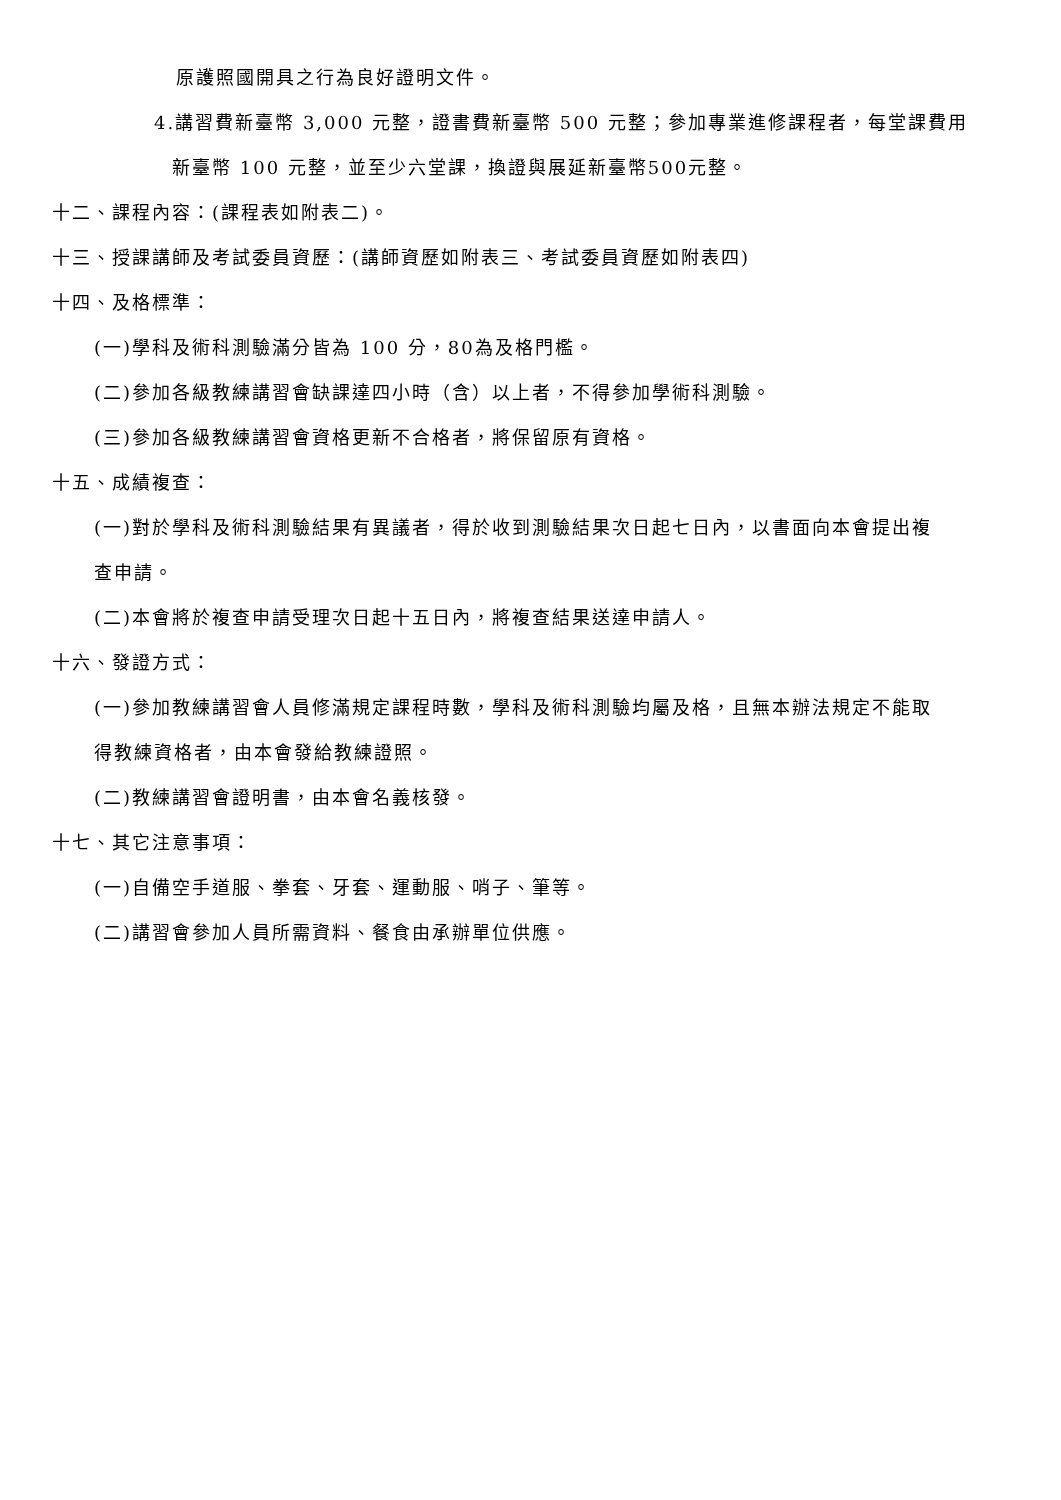原護照國開具之行為良好證明文件。
4.講習費新臺幣 3,000 元整，證書費新臺幣 500 元整；參加專業進修課程者，每堂課費用
新臺幣 100 元整，並至少六堂課，換證與展延新臺幣500元整。
十二、課程內容：(課程表如附表二)。
十三、授課講師及考試委員資歷：(講師資歷如附表三、考試委員資歷如附表四)
十四、及格標準：
(一)學科及術科測驗滿分皆為 100 分，80為及格門檻。
(二)參加各級教練講習會缺課達四小時（含）以上者，不得參加學術科測驗。
(三)參加各級教練講習會資格更新不合格者，將保留原有資格。
十五、成績複查：
(一)對於學科及術科測驗結果有異議者，得於收到測驗結果次日起七日內，以書面向本會提出複
查申請。
(二)本會將於複查申請受理次日起十五日內，將複查結果送達申請人。
十六、發證方式：
(一)參加教練講習會人員修滿規定課程時數，學科及術科測驗均屬及格，且無本辦法規定不能取
得教練資格者，由本會發給教練證照。
(二)教練講習會證明書，由本會名義核發。
十七、其它注意事項：
(一)自備空手道服、拳套、牙套、運動服、哨子、筆等。
(二)講習會參加人員所需資料、餐食由承辦單位供應。